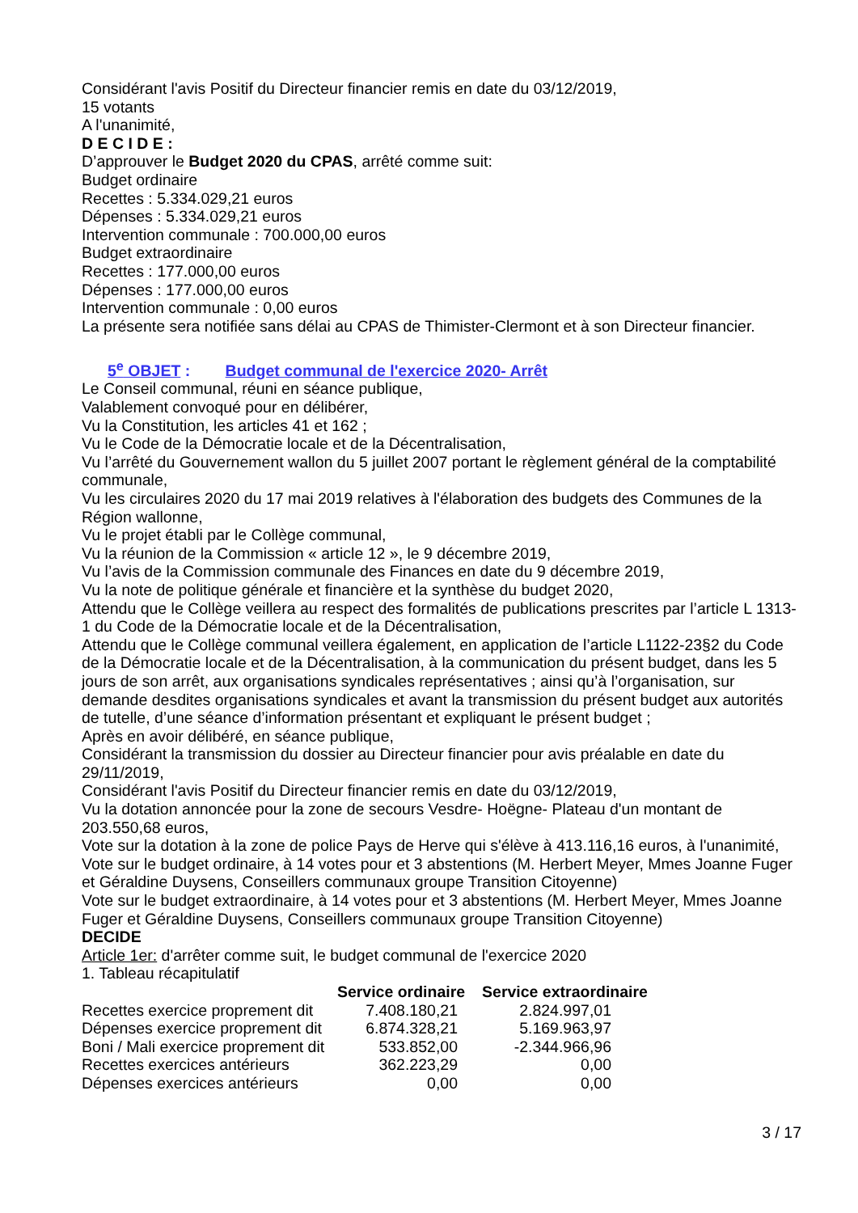Considérant l'avis Positif du Directeur financier remis en date du 03/12/2019,
15 votants
A l'unanimité,
D E C I D E :
D’approuver le Budget 2020 du CPAS, arrêté comme suit:
Budget ordinaire
Recettes : 5.334.029,21 euros
Dépenses : 5.334.029,21 euros
Intervention communale : 700.000,00 euros
Budget extraordinaire
Recettes : 177.000,00 euros
Dépenses : 177.000,00 euros
Intervention communale : 0,00 euros
La présente sera notifiée sans délai au CPAS de Thimister-Clermont et à son Directeur financier.
5<sup>e</sup> OBJET : Budget communal de l'exercice 2020- Arrêt
Le Conseil communal, réuni en séance publique,
Valablement convoqué pour en délibérer,
Vu la Constitution, les articles 41 et 162 ;
Vu le Code de la Démocratie locale et de la Décentralisation,
Vu l’arrêté du Gouvernement wallon du 5 juillet 2007 portant le règlement général de la comptabilité communale,
Vu les circulaires 2020 du 17 mai 2019 relatives à l'élaboration des budgets des Communes de la Région wallonne,
Vu le projet établi par le Collège communal,
Vu la réunion de la Commission « article 12 », le 9 décembre 2019,
Vu l’avis de la Commission communale des Finances en date du 9 décembre 2019,
Vu la note de politique générale et financière et la synthèse du budget 2020,
Attendu que le Collège veillera au respect des formalités de publications prescrites par l’article L 1313-1 du Code de la Démocratie locale et de la Décentralisation,
Attendu que le Collège communal veillera également, en application de l’article L1122-23§2 du Code de la Démocratie locale et de la Décentralisation, à la communication du présent budget, dans les 5 jours de son arrêt, aux organisations syndicales représentatives ; ainsi qu’à l’organisation, sur demande desdites organisations syndicales et avant la transmission du présent budget aux autorités de tutelle, d’une séance d’information présentant et expliquant le présent budget ;
Après en avoir délibéré, en séance publique,
Considérant la transmission du dossier au Directeur financier pour avis préalable en date du 29/11/2019,
Considérant l'avis Positif du Directeur financier remis en date du 03/12/2019,
Vu la dotation annoncée pour la zone de secours Vesdre- Hoëgne- Plateau d'un montant de 203.550,68 euros,
Vote sur la dotation à la zone de police Pays de Herve qui s'élève à 413.116,16 euros, à l'unanimité,
Vote sur le budget ordinaire, à 14 votes pour et 3 abstentions (M. Herbert Meyer, Mmes Joanne Fuger et Géraldine Duysens, Conseillers communaux groupe Transition Citoyenne)
Vote sur le budget extraordinaire, à 14 votes pour et 3 abstentions (M. Herbert Meyer, Mmes Joanne Fuger et Géraldine Duysens, Conseillers communaux groupe Transition Citoyenne)
DECIDE
Article 1er: d'arrêter comme suit, le budget communal de l'exercice 2020
1. Tableau récapitulatif
| | Service ordinaire | Service extraordinaire |
| --- | --- | --- |
| Recettes exercice proprement dit | 7.408.180,21 | 2.824.997,01 |
| Dépenses exercice proprement dit | 6.874.328,21 | 5.169.963,97 |
| Boni / Mali exercice proprement dit | 533.852,00 | -2.344.966,96 |
| Recettes exercices antérieurs | 362.223,29 | 0,00 |
| Dépenses exercices antérieurs | 0,00 | 0,00 |
3 / 17